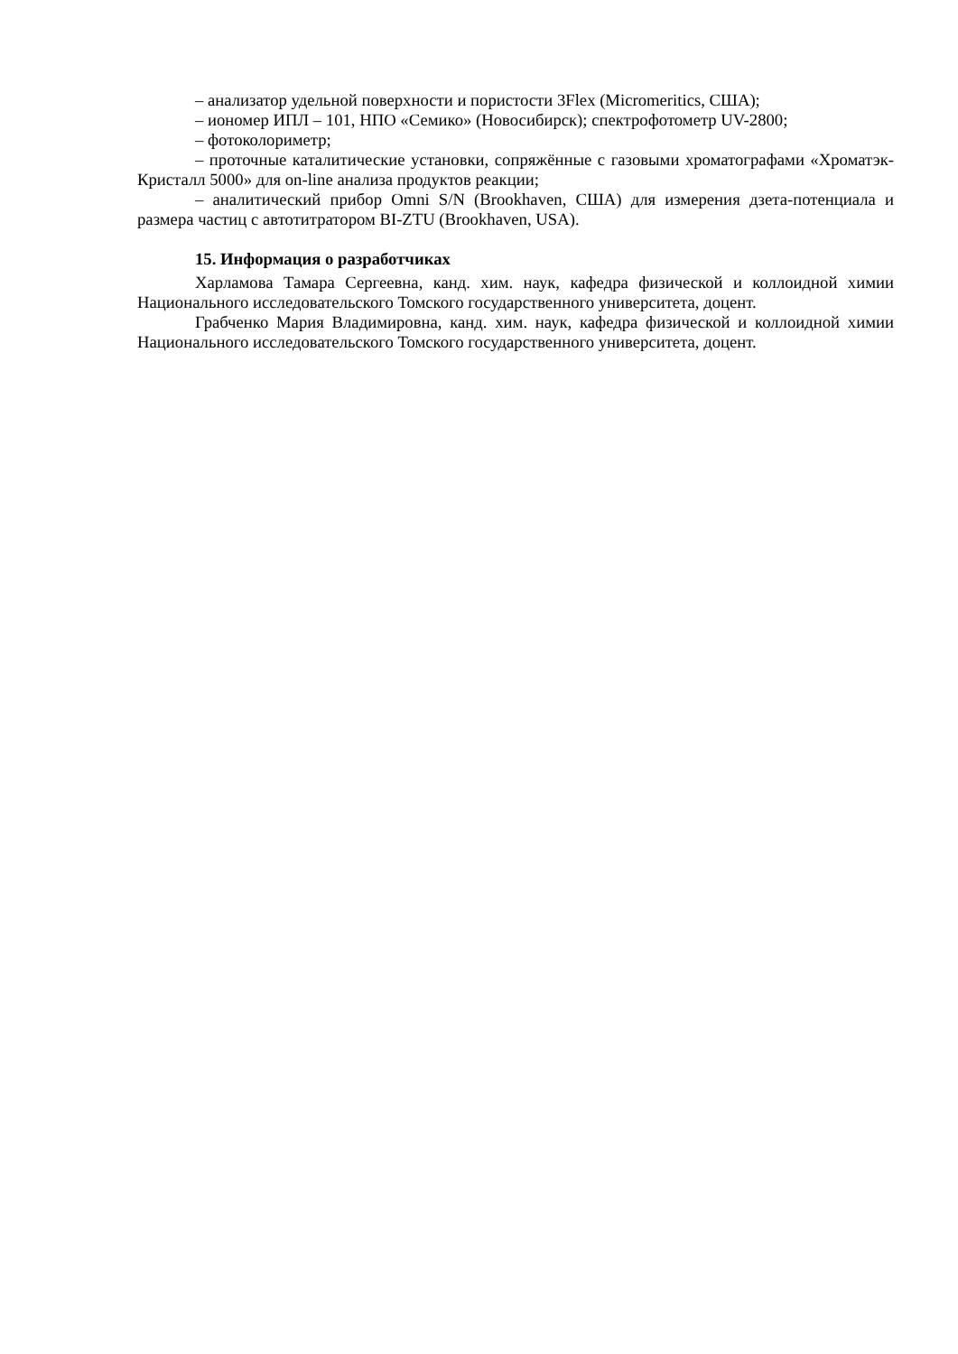– анализатор удельной поверхности и пористости 3Flex (Micromeritics, США);
– иономер ИПЛ – 101, НПО «Семико» (Новосибирск); спектрофотометр UV-2800;
– фотоколориметр;
– проточные каталитические установки, сопряжённые с газовыми хроматографами «Хроматэк-Кристалл 5000» для on-line анализа продуктов реакции;
– аналитический прибор Omni S/N (Brookhaven, США) для измерения дзета-потенциала и размера частиц с автотитратором BI-ZTU (Brookhaven, USA).
15. Информация о разработчиках
Харламова Тамара Сергеевна, канд. хим. наук, кафедра физической и коллоидной химии Национального исследовательского Томского государственного университета, доцент.
Грабченко Мария Владимировна, канд. хим. наук, кафедра физической и коллоидной химии Национального исследовательского Томского государственного университета, доцент.